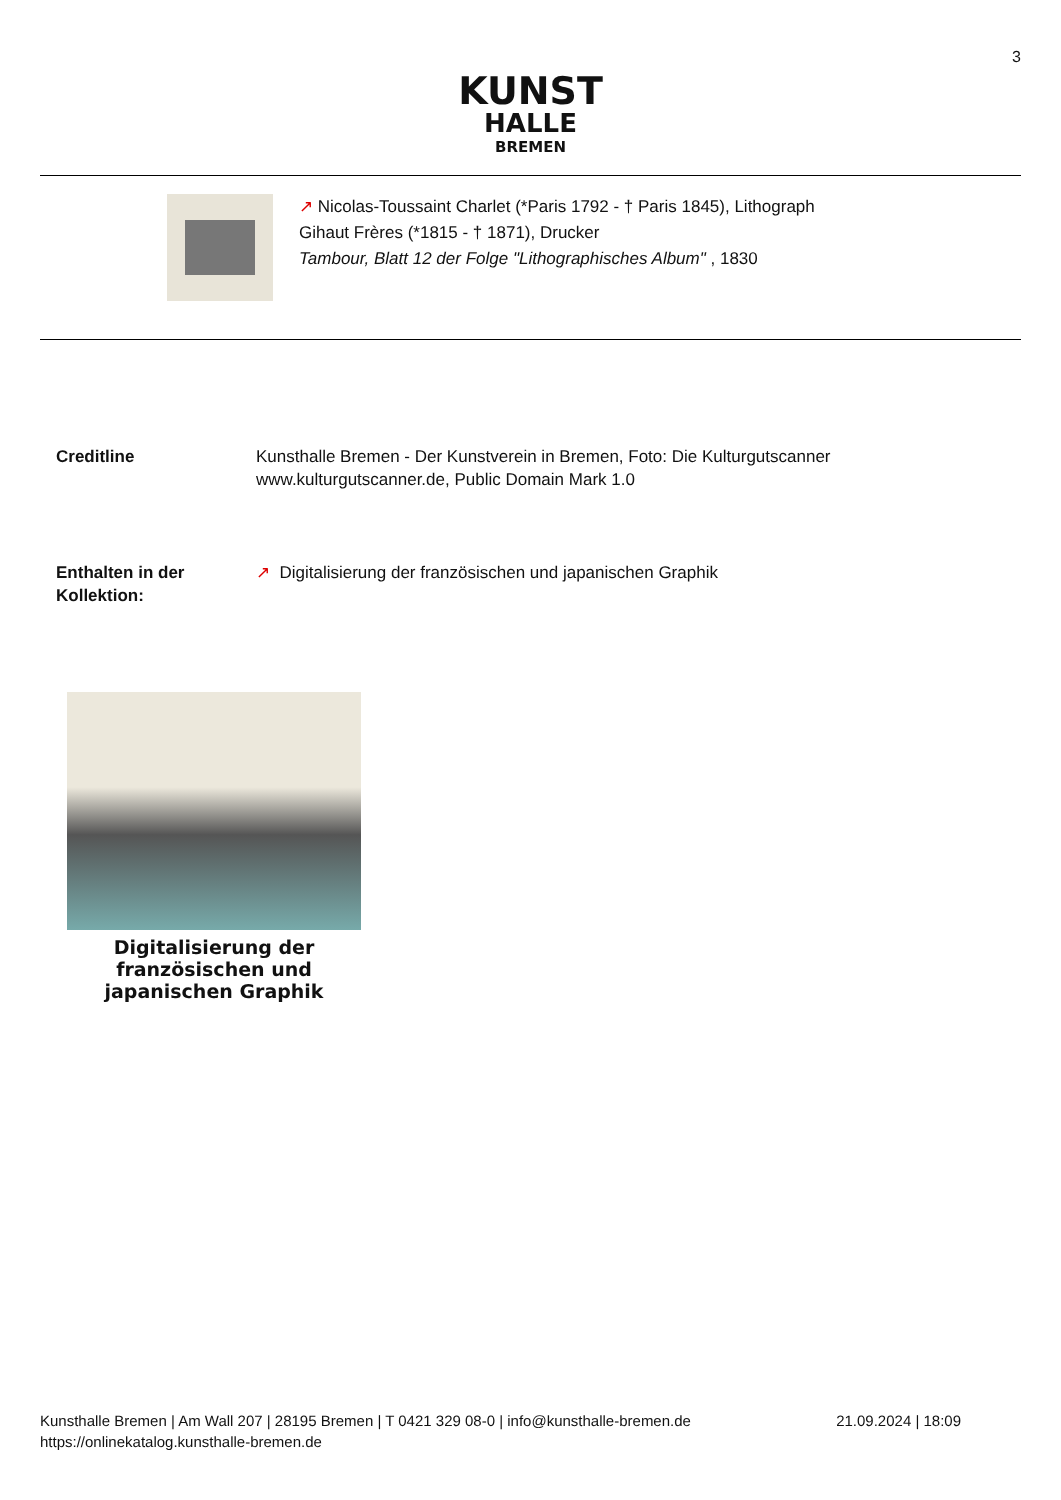3
KUNST
HALLE
BREMEN
↗ Nicolas-Toussaint Charlet (*Paris 1792 - † Paris 1845), Lithograph
Gihaut Frères (*1815 - † 1871), Drucker
Tambour, Blatt 12 der Folge "Lithographisches Album" , 1830
Creditline Kunsthalle Bremen - Der Kunstverein in Bremen, Foto: Die Kulturgutscanner
www.kulturgutscanner.de, Public Domain Mark 1.0
Enthalten in der
Kollektion:
↗ Digitalisierung der französischen und japanischen Graphik
Digitalisierung der französischen und japanischen Graphik
Kunsthalle Bremen | Am Wall 207 | 28195 Bremen | T 0421 329 08-0 | info@kunsthalle-bremen.de
https://onlinekatalog.kunsthalle-bremen.de
21.09.2024 | 18:09